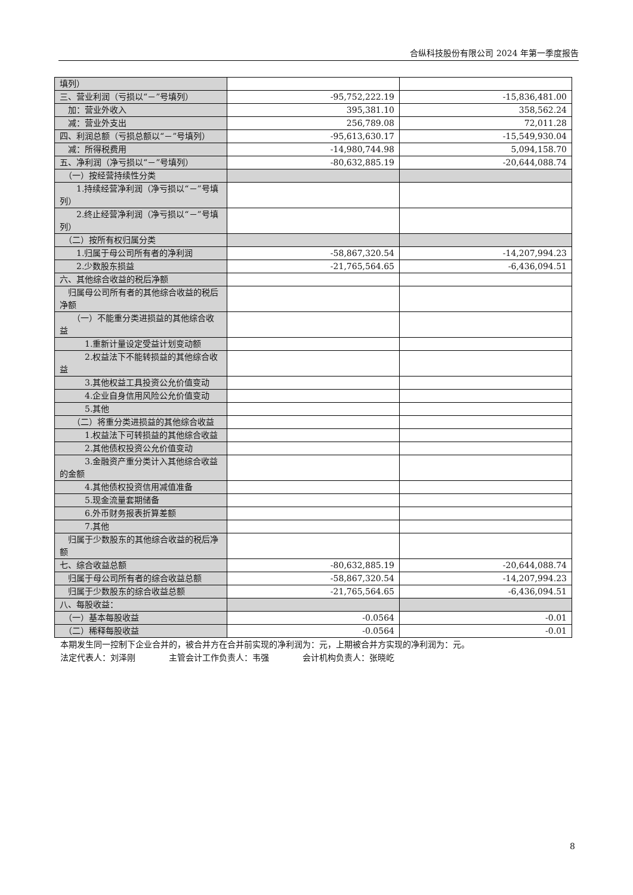合纵科技股份有限公司 2024 年第一季度报告
| 填列） | | |
| 三、营业利润（亏损以“－”号填列） | -95,752,222.19 | -15,836,481.00 |
| 加：营业外收入 | 395,381.10 | 358,562.24 |
| 减：营业外支出 | 256,789.08 | 72,011.28 |
| 四、利润总额（亏损总额以“－”号填列） | -95,613,630.17 | -15,549,930.04 |
| 减：所得税费用 | -14,980,744.98 | 5,094,158.70 |
| 五、净利润（净亏损以“－”号填列） | -80,632,885.19 | -20,644,088.74 |
| （一）按经营持续性分类 | | |
| 1.持续经营净利润（净亏损以“－”号填列） | | |
| 2.终止经营净利润（净亏损以“－”号填列） | | |
| （二）按所有权归属分类 | | |
| 1.归属于母公司所有者的净利润 | -58,867,320.54 | -14,207,994.23 |
| 2.少数股东损益 | -21,765,564.65 | -6,436,094.51 |
| 六、其他综合收益的税后净额 | | |
| 归属母公司所有者的其他综合收益的税后净额 | | |
| （一）不能重分类进损益的其他综合收益 | | |
| 1.重新计量设定受益计划变动额 | | |
| 2.权益法下不能转损益的其他综合收益 | | |
| 3.其他权益工具投资公允价值变动 | | |
| 4.企业自身信用风险公允价值变动 | | |
| 5.其他 | | |
| （二）将重分类进损益的其他综合收益 | | |
| 1.权益法下可转损益的其他综合收益 | | |
| 2.其他债权投资公允价值变动 | | |
| 3.金融资产重分类计入其他综合收益的金额 | | |
| 4.其他债权投资信用减值准备 | | |
| 5.现金流量套期储备 | | |
| 6.外币财务报表折算差额 | | |
| 7.其他 | | |
| 归属于少数股东的其他综合收益的税后净额 | | |
| 七、综合收益总额 | -80,632,885.19 | -20,644,088.74 |
| 归属于母公司所有者的综合收益总额 | -58,867,320.54 | -14,207,994.23 |
| 归属于少数股东的综合收益总额 | -21,765,564.65 | -6,436,094.51 |
| 八、每股收益： | | |
| （一）基本每股收益 | -0.0564 | -0.01 |
| （二）稀释每股收益 | -0.0564 | -0.01 |
本期发生同一控制下企业合并的，被合并方在合并前实现的净利润为：元，上期被合并方实现的净利润为：元。
法定代表人：刘泽刚　　　　主管会计工作负责人：韦强　　　　会计机构负责人：张晓屹
8